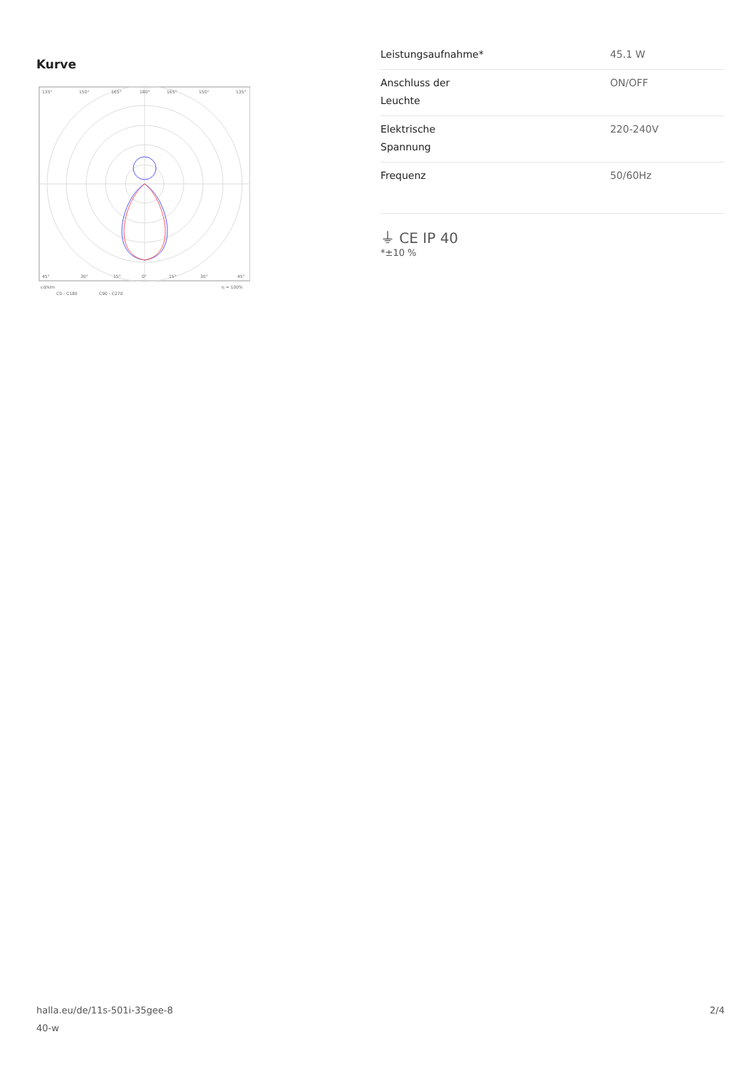Kurve
135°
150°
165°
180°
165°
150°
135°
45°
30°
15°
0°
15°
30°
45°
cd/klm
η = 100%
C0 - C180
C90 - C270
| Leistungsaufnahme* | 45.1 W |
| Anschluss der Leuchte | ON/OFF |
| Elektrische Spannung | 220-240V |
| Frequenz | 50/60Hz |
⏚ CE IP 40
*±10 %
halla.eu/de/11s-501i-35gee-8
40-w 2/4